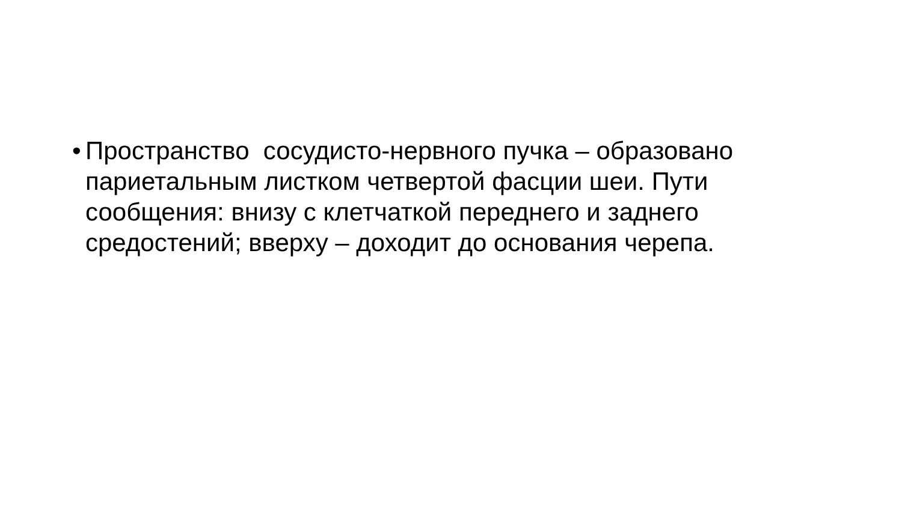•
Пространство сосудисто-нервного пучка – образовано париетальным листком четвертой фасции шеи. Пути сообщения: внизу с клетчаткой переднего и заднего средостений; вверху – доходит до основания черепа.